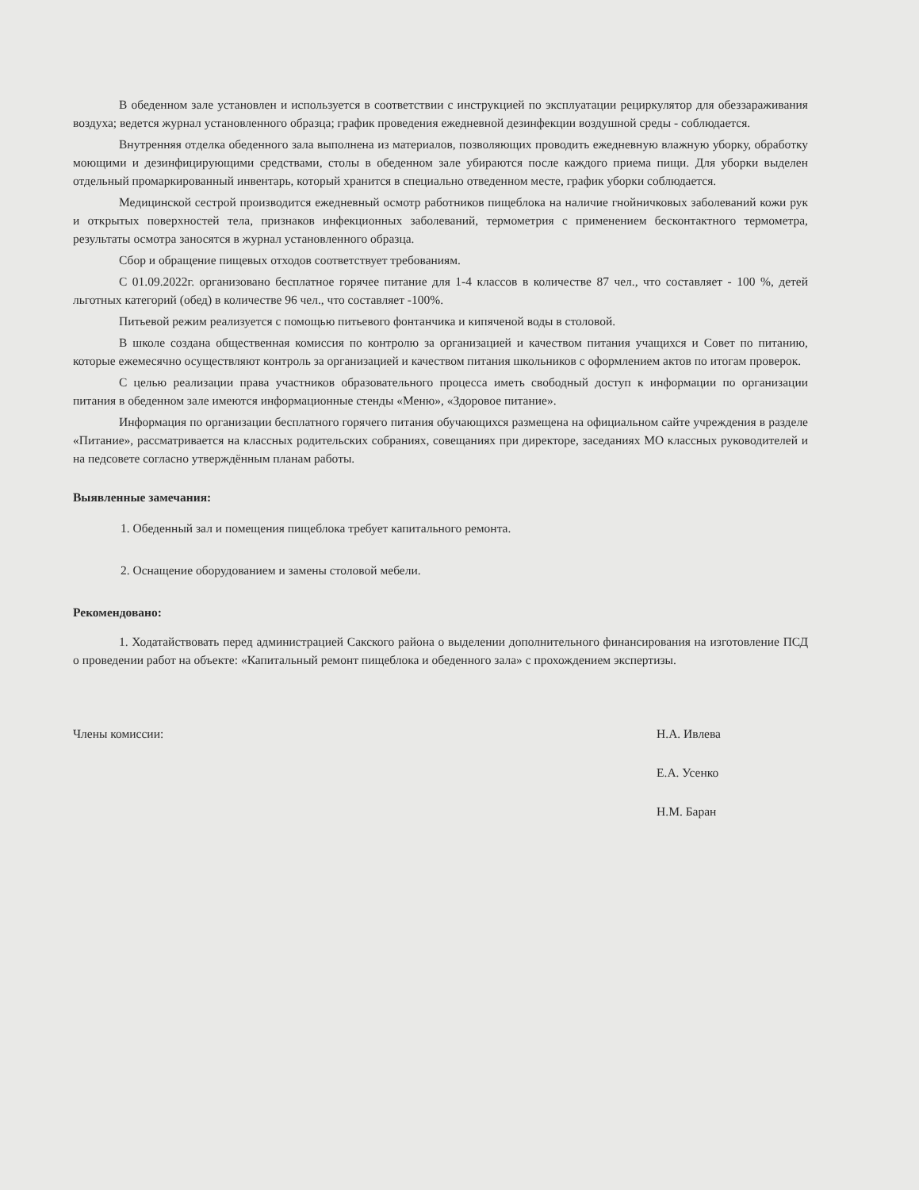В обеденном зале установлен и используется в соответствии с инструкцией по эксплуатации рециркулятор для обеззараживания воздуха; ведется журнал установленного образца; график проведения ежедневной дезинфекции воздушной среды - соблюдается.
Внутренняя отделка обеденного зала выполнена из материалов, позволяющих проводить ежедневную влажную уборку, обработку моющими и дезинфицирующими средствами, столы в обеденном зале убираются после каждого приема пищи. Для уборки выделен отдельный промаркированный инвентарь, который хранится в специально отведенном месте, график уборки соблюдается.
Медицинской сестрой производится ежедневный осмотр работников пищеблока на наличие гнойничковых заболеваний кожи рук и открытых поверхностей тела, признаков инфекционных заболеваний, термометрия с применением бесконтактного термометра, результаты осмотра заносятся в журнал установленного образца.
Сбор и обращение пищевых отходов соответствует требованиям.
С 01.09.2022г. организовано бесплатное горячее питание для 1-4 классов в количестве 87 чел., что составляет - 100 %, детей льготных категорий (обед) в количестве 96 чел., что составляет -100%.
Питьевой режим реализуется с помощью питьевого фонтанчика и кипяченой воды в столовой.
В школе создана общественная комиссия по контролю за организацией и качеством питания учащихся и Совет по питанию, которые ежемесячно осуществляют контроль за организацией и качеством питания школьников с оформлением актов по итогам проверок.
С целью реализации права участников образовательного процесса иметь свободный доступ к информации по организации питания в обеденном зале имеются информационные стенды «Меню», «Здоровое питание».
Информация по организации бесплатного горячего питания обучающихся размещена на официальном сайте учреждения в разделе «Питание», рассматривается на классных родительских собраниях, совещаниях при директоре, заседаниях МО классных руководителей и на педсовете согласно утверждённым планам работы.
Выявленные замечания:
1. Обеденный зал и помещения пищеблока требует капитального ремонта.
2. Оснащение оборудованием и замены столовой мебели.
Рекомендовано:
1. Ходатайствовать перед администрацией Сакского района о выделении дополнительного финансирования на изготовление ПСД о проведении работ на объекте: «Капитальный ремонт пищеблока и обеденного зала» с прохождением экспертизы.
Члены комиссии: Н.А. Ивлева
Е.А. Усенко
Н.М. Баран